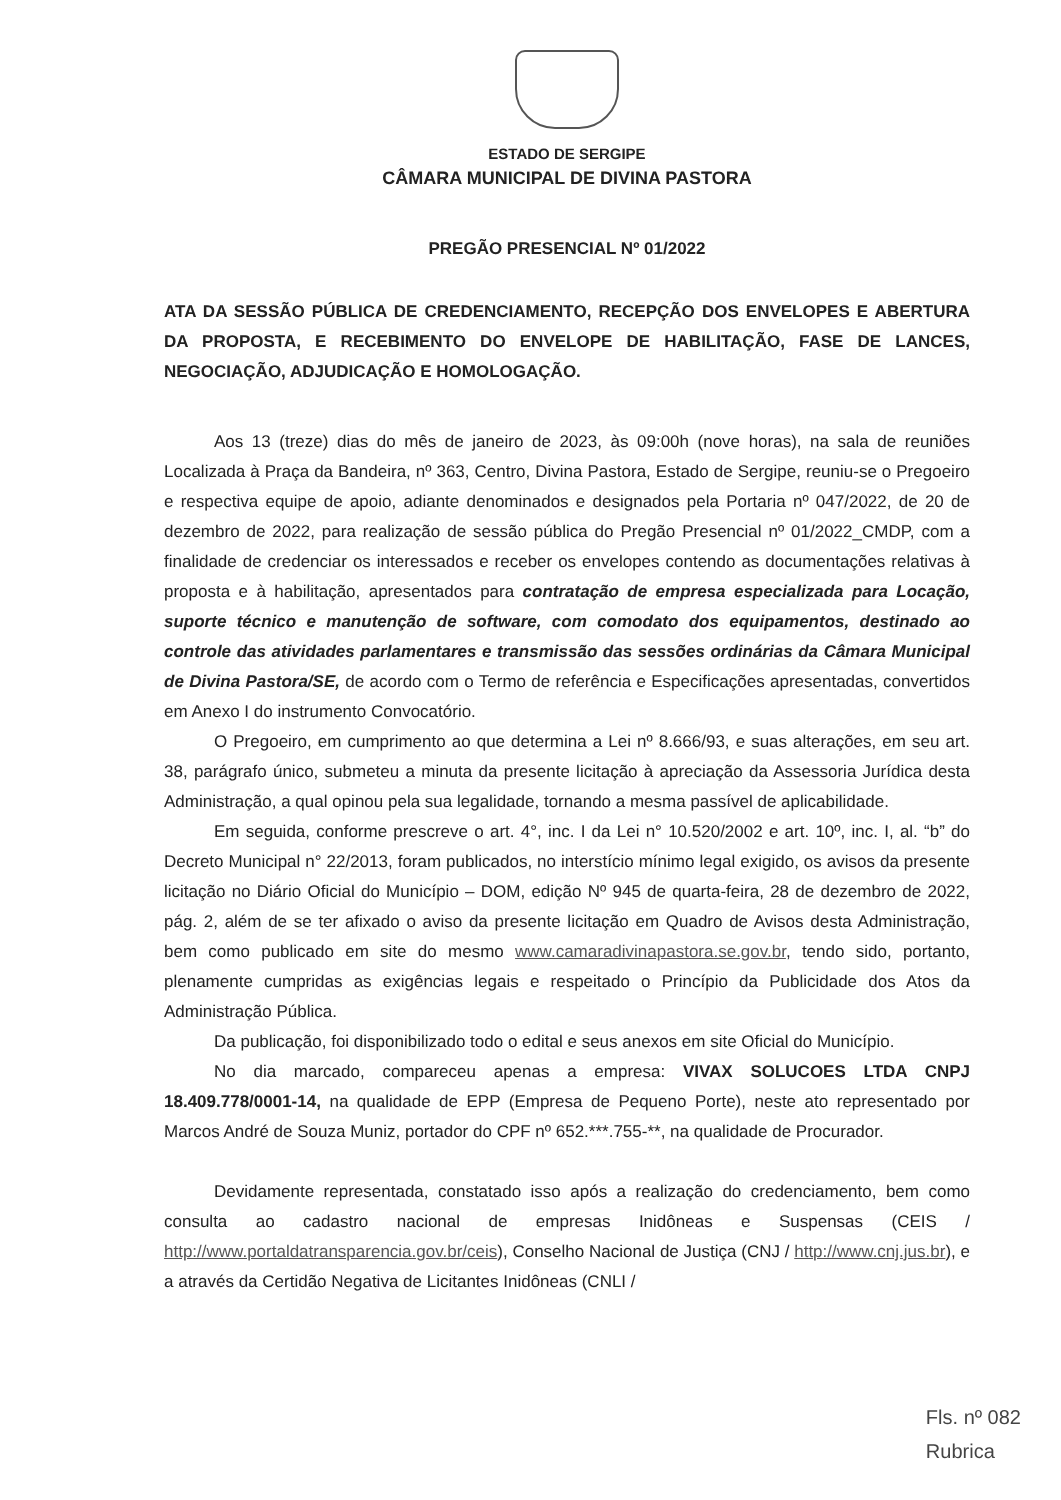ESTADO DE SERGIPE
CÂMARA MUNICIPAL DE DIVINA PASTORA
PREGÃO PRESENCIAL Nº 01/2022
ATA DA SESSÃO PÚBLICA DE CREDENCIAMENTO, RECEPÇÃO DOS ENVELOPES E ABERTURA DA PROPOSTA, E RECEBIMENTO DO ENVELOPE DE HABILITAÇÃO, FASE DE LANCES, NEGOCIAÇÃO, ADJUDICAÇÃO E HOMOLOGAÇÃO.
Aos 13 (treze) dias do mês de janeiro de 2023, às 09:00h (nove horas), na sala de reuniões Localizada à Praça da Bandeira, nº 363, Centro, Divina Pastora, Estado de Sergipe, reuniu-se o Pregoeiro e respectiva equipe de apoio, adiante denominados e designados pela Portaria nº 047/2022, de 20 de dezembro de 2022, para realização de sessão pública do Pregão Presencial nº 01/2022_CMDP, com a finalidade de credenciar os interessados e receber os envelopes contendo as documentações relativas à proposta e à habilitação, apresentados para contratação de empresa especializada para Locação, suporte técnico e manutenção de software, com comodato dos equipamentos, destinado ao controle das atividades parlamentares e transmissão das sessões ordinárias da Câmara Municipal de Divina Pastora/SE, de acordo com o Termo de referência e Especificações apresentadas, convertidos em Anexo I do instrumento Convocatório.
O Pregoeiro, em cumprimento ao que determina a Lei nº 8.666/93, e suas alterações, em seu art. 38, parágrafo único, submeteu a minuta da presente licitação à apreciação da Assessoria Jurídica desta Administração, a qual opinou pela sua legalidade, tornando a mesma passível de aplicabilidade.
Em seguida, conforme prescreve o art. 4°, inc. I da Lei n° 10.520/2002 e art. 10º, inc. I, al. “b” do Decreto Municipal n° 22/2013, foram publicados, no interstício mínimo legal exigido, os avisos da presente licitação no Diário Oficial do Município – DOM, edição Nº 945 de quarta-feira, 28 de dezembro de 2022, pág. 2, além de se ter afixado o aviso da presente licitação em Quadro de Avisos desta Administração, bem como publicado em site do mesmo www.camaradivinapastora.se.gov.br, tendo sido, portanto, plenamente cumpridas as exigências legais e respeitado o Princípio da Publicidade dos Atos da Administração Pública.
Da publicação, foi disponibilizado todo o edital e seus anexos em site Oficial do Município.
No dia marcado, compareceu apenas a empresa: VIVAX SOLUCOES LTDA CNPJ 18.409.778/0001-14, na qualidade de EPP (Empresa de Pequeno Porte), neste ato representado por Marcos André de Souza Muniz, portador do CPF nº 652.***.755-**, na qualidade de Procurador.
Devidamente representada, constatado isso após a realização do credenciamento, bem como consulta ao cadastro nacional de empresas Inidôneas e Suspensas (CEIS / http://www.portaldatransparencia.gov.br/ceis), Conselho Nacional de Justiça (CNJ / http://www.cnj.jus.br), e a através da Certidão Negativa de Licitantes Inidôneas (CNLI /
Fls. nº 082
Rubrica